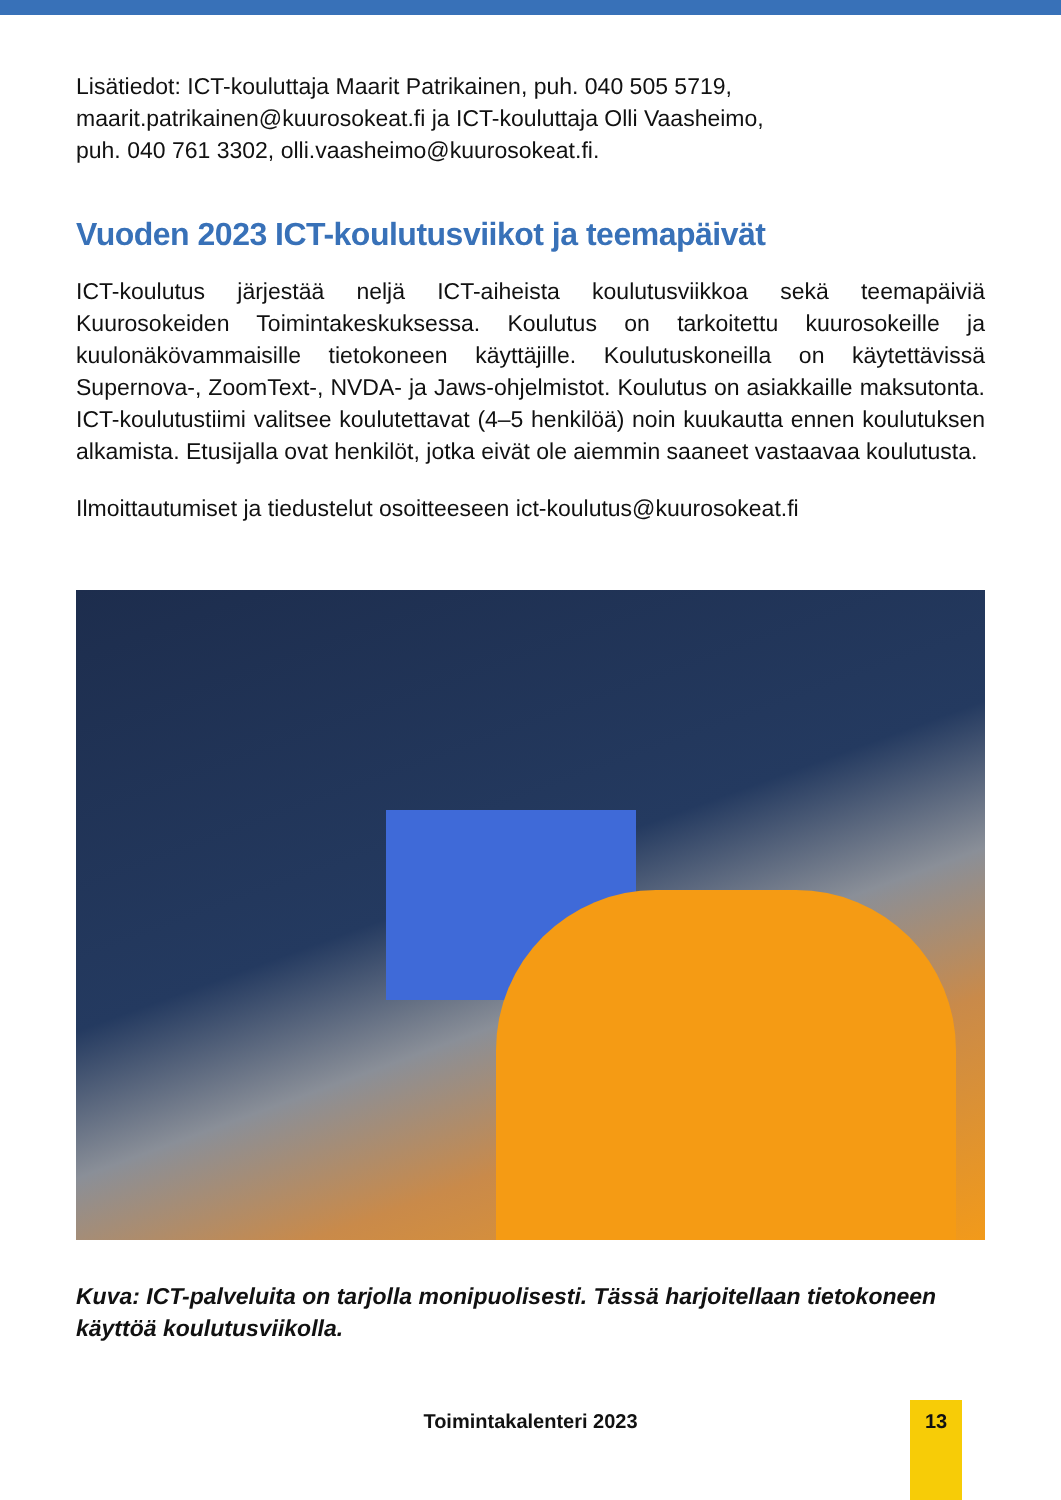Lisätiedot: ICT-kouluttaja Maarit Patrikainen, puh. 040 505 5719,
maarit.patrikainen@kuurosokeat.fi ja ICT-kouluttaja Olli Vaasheimo,
puh. 040 761 3302, olli.vaasheimo@kuurosokeat.fi.
Vuoden 2023 ICT-koulutusviikot ja teemapäivät
ICT-koulutus järjestää neljä ICT-aiheista koulutusviikkoa sekä teemapäiviä Kuurosokeiden Toimintakeskuksessa. Koulutus on tarkoitettu kuurosokeille ja kuulonäkövammaisille tietokoneen käyttäjille. Koulutuskoneilla on käytettävissä Supernova-, ZoomText-, NVDA- ja Jaws-ohjelmistot. Koulutus on asiakkaille maksutonta. ICT-koulutustiimi valitsee koulutettavat (4–5 henkilöä) noin kuukautta ennen koulutuksen alkamista. Etusijalla ovat henkilöt, jotka eivät ole aiemmin saaneet vastaavaa koulutusta.
Ilmoittautumiset ja tiedustelut osoitteeseen ict-koulutus@kuurosokeat.fi
Kuva: ICT-palveluita on tarjolla monipuolisesti. Tässä harjoitellaan tietokoneen käyttöä koulutusviikolla.
Toimintakalenteri 2023 13